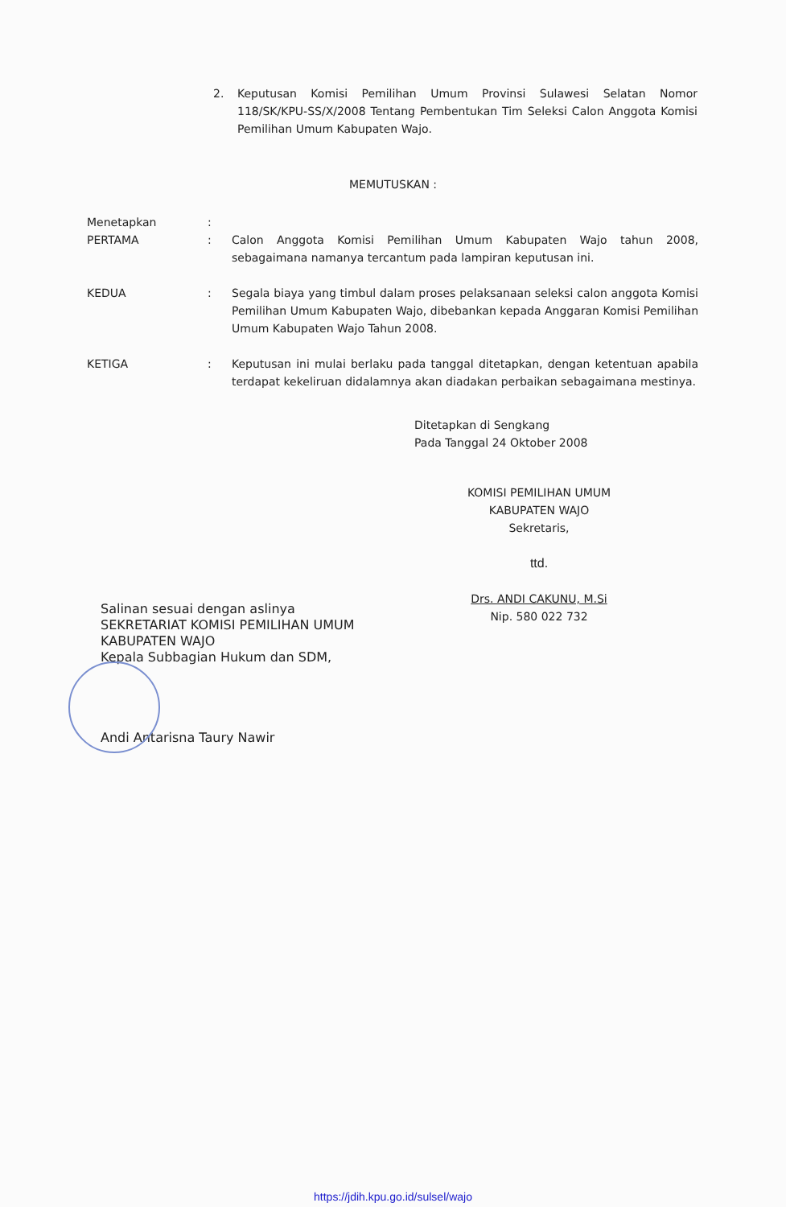2. Keputusan Komisi Pemilihan Umum Provinsi Sulawesi Selatan Nomor 118/SK/KPU-SS/X/2008 Tentang Pembentukan Tim Seleksi Calon Anggota Komisi Pemilihan Umum Kabupaten Wajo.
MEMUTUSKAN :
| Menetapkan | : | |
| PERTAMA | : | Calon Anggota Komisi Pemilihan Umum Kabupaten Wajo tahun 2008, sebagaimana namanya tercantum pada lampiran keputusan ini. |
| KEDUA | : | Segala biaya yang timbul dalam proses pelaksanaan seleksi calon anggota Komisi Pemilihan Umum Kabupaten Wajo, dibebankan kepada Anggaran Komisi Pemilihan Umum Kabupaten Wajo Tahun 2008. |
| KETIGA | : | Keputusan ini mulai berlaku pada tanggal ditetapkan, dengan ketentuan apabila terdapat kekeliruan didalamnya akan diadakan perbaikan sebagaimana mestinya. |
Ditetapkan di Sengkang
Pada Tanggal 24 Oktober 2008
KOMISI PEMILIHAN UMUM
KABUPATEN WAJO
Sekretaris,
ttd.
Drs. ANDI CAKUNU, M.Si
Nip. 580 022 732
Salinan sesuai dengan aslinya
SEKRETARIAT KOMISI PEMILIHAN UMUM
KABUPATEN WAJO
Kepala Subbagian Hukum dan SDM,
Andi Antarisna Taury Nawir
https://jdih.kpu.go.id/sulsel/wajo